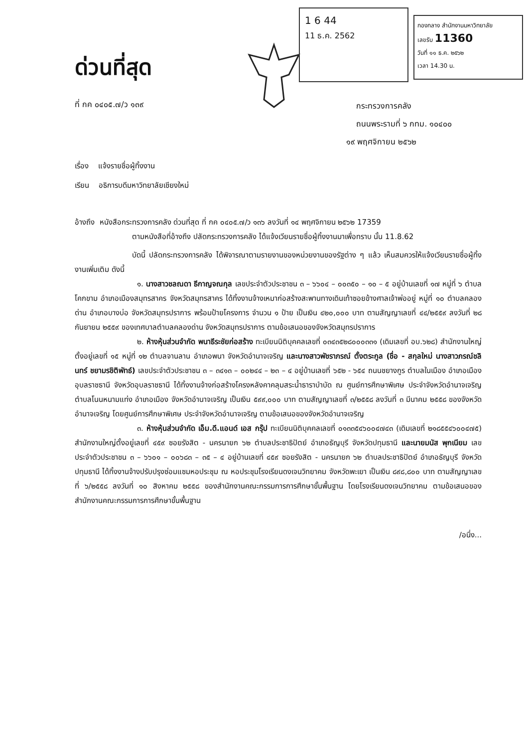ด่วนที่สุด
ที่ กค ๐๔๐๕.๗/ว ๑๓๙
1 6 44
11 ธ.ค. 2562
กองกลาง สำนักงานมหาวิทยาลัย
เลขรับ 11360
วันที่ ๑๑ ธ.ค. ๒๕๖๒
เวลา 14.30 น.
กระทรวงการคลัง
ถนนพระรามที่ ๖ กทม. ๑๐๔๐๐
๑๙ พฤศจิกายน ๒๕๖๒
เรื่อง แจ้งรายชื่อผู้ทิ้งงาน
เรียน อธิการบดีมหาวิทยาลัยเชียงใหม่
อ้างถึง หนังสือกระทรวงการคลัง ด่วนที่สุด ที่ กค ๐๔๐๕.๗/ว ๑๓๖ ลงวันที่ ๑๔ พฤศจิกายน ๒๕๖๒ 17359
ตามหนังสือที่อ้างถึง ปลัดกระทรวงการคลัง ได้แจ้งเวียนรายชื่อผู้ทิ้งงานมาเพื่อทราบ นั้น 11.8.62
บัดนี้ ปลัดกระทรวงการคลัง ได้พิจารณาตามรายงานของหน่วยงานของรัฐต่าง ๆ แล้ว เห็นสมควรให้แจ้งเวียนรายชื่อผู้ทิ้งงานเพิ่มเติม ดังนี้
๑. นางสาวชลณดา ธีกาญจณกุล เลขประจำตัวประชาชน ๓ – ๖๖๐๔ – ๐๐๓๕๐ – ๑๐ – ๕ อยู่บ้านเลขที่ ๑๗ หมู่ที่ ๖ ตำบลโคกขาม อำเภอเมืองสมุทรสาคร จังหวัดสมุทรสาคร ได้ทิ้งงานจ้างเหมาก่อสร้างสะพานทางเดินเท้าซอยข้างศาลเจ้าพ่ออยู่ หมู่ที่ ๑๐ ตำบลคลองด่าน อำเภอบางบ่อ จังหวัดสมุทรปราการ พร้อมป้ายโครงการ จำนวน ๑ ป้าย เป็นเงิน ๔๒๐,๐๐๐ บาท ตามสัญญาเลขที่ ๔๔/๒๕๕๙ ลงวันที่ ๒๘ กันยายน ๒๕๕๙ ของเทศบาลตำบลคลองด่าน จังหวัดสมุทรปราการ ตามข้อเสนอของจังหวัดสมุทรปราการ
๒. ห้างหุ้นส่วนจำกัด พนาธีระชัยก่อสร้าง ทะเบียนนิติบุคคลเลขที่ ๐๓๔๓๕๒๘๐๐๐๓๓๑ (เดิมเลขที่ อบ.๖๒๘) สำนักงานใหญ่ตั้งอยู่เลขที่ ๑๕ หมู่ที่ ๑๒ ตำบลจานลาน อำเภอพนา จังหวัดอำนาจเจริญ และนางสาวพัชราภรณ์ ตั้งตระกูล (ชื่อ - สกุลใหม่ นางสาวภรณ์ชลินทร์ ชยามรชิติพัทธ์) เลขประจำตัวประชาชน ๓ – ๓๔๑๓ – ๐๐๒๔๔ – ๒๓ – ๔ อยู่บ้านเลขที่ ๖๕๒ - ๖๕๔ ถนนชยางกูร ตำบลในเมือง อำเภอเมืองอุบลราชธานี จังหวัดอุบลราชธานี ได้ทิ้งงานจ้างก่อสร้างโครงหลังคาคลุมสระน้ำธาราบำบัด ณ ศูนย์การศึกษาพิเศษ ประจำจังหวัดอำนาจเจริญ ตำบลโนนหนามแท่ง อำเภอเมือง จังหวัดอำนาจเจริญ เป็นเงิน ๕๙๙,๐๐๐ บาท ตามสัญญาเลขที่ ๓/๒๕๕๘ ลงวันที่ ๓ มีนาคม ๒๕๕๘ ของจังหวัดอำนาจเจริญ โดยศูนย์การศึกษาพิเศษ ประจำจังหวัดอำนาจเจริญ ตามข้อเสนอของจังหวัดอำนาจเจริญ
๓. ห้างหุ้นส่วนจำกัด เอ็ม.ดี.แอนด์ เอส กรุ๊ป ทะเบียนนิติบุคคลเลขที่ ๐๑๓๓๕๔๖๐๐๔๗๔๓ (เดิมเลขที่ ๒๑๘๕๕๔๖๐๐๔๗๕) สำนักงานใหญ่ตั้งอยู่เลขที่ ๔๕๙ ซอยรังสิต - นครนายก ๖๒ ตำบลประชาธิปัตย์ อำเภอธัญบุรี จังหวัดปทุมธานี และนายมนัส พุกเนียม เลขประจำตัวประชาชน ๓ – ๖๖๐๑ – ๐๐๖๘๓ – ๓๕ – ๔ อยู่บ้านเลขที่ ๔๕๙ ซอยรังสิต - นครนายก ๖๒ ตำบลประชาธิปัตย์ อำเภอธัญบุรี จังหวัดปทุมธานี ได้ทิ้งงานจ้างปรับปรุงซ่อมแซมหอประชุม ณ หอประชุมโรงเรียนดงเจนวิทยาคม จังหวัดพะเยา เป็นเงิน ๘๙๘,๘๐๐ บาท ตามสัญญาเลขที่ ๖/๒๕๕๘ ลงวันที่ ๑๐ สิงหาคม ๒๕๕๘ ของสำนักงานคณะกรรมการการศึกษาขั้นพื้นฐาน โดยโรงเรียนดงเจนวิทยาคม ตามข้อเสนอของสำนักงานคณะกรรมการการศึกษาขั้นพื้นฐาน
/อนึ่ง...